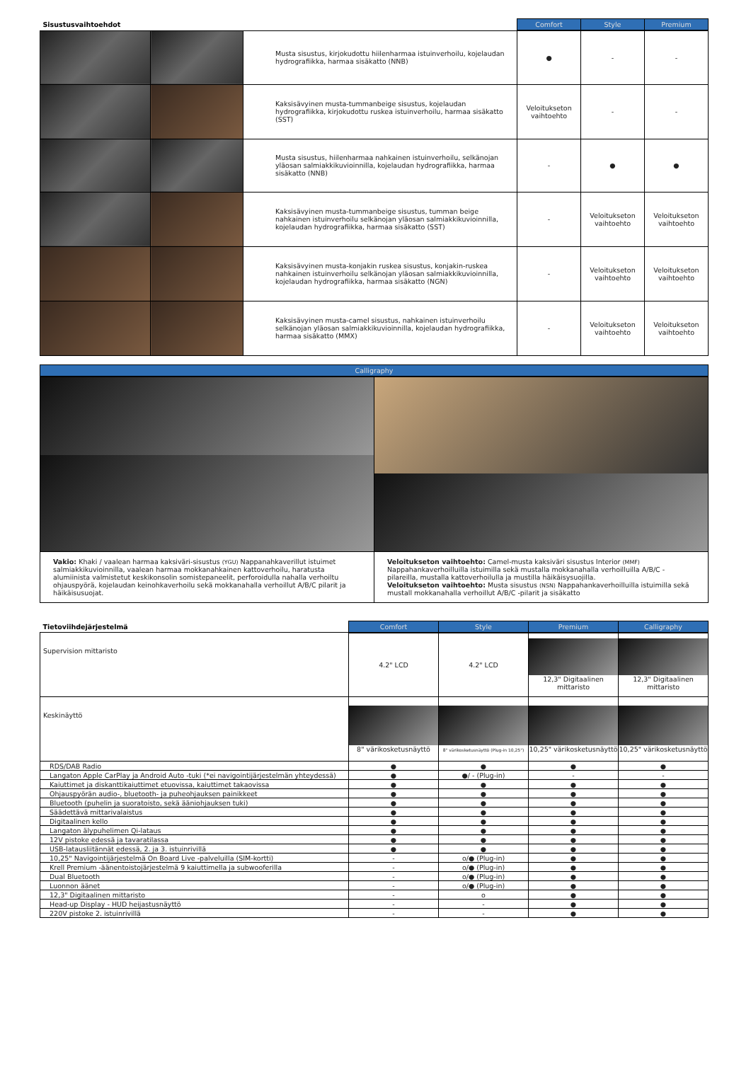| Sisustusvaihtoehdot | | | Comfort | Style | Premium |
| --- | --- | --- | --- | --- | --- |
| | | Musta sisustus, kirjokudottu hiilenharmaa istuinverhoilu, kojelaudan hydrografiikka, harmaa sisäkatto (NNB) | ● | - | - |
| | | Kaksisävyinen musta-tummanbeige sisustus, kojelaudan hydrografiikka, kirjokudottu ruskea istuinverhoilu, harmaa sisäkatto (SST) | Veloitukseton vaihtoehto | - | - |
| | | Musta sisustus, hiilenharmaa nahkainen istuinverhoilu, selkänojan yläosan salmiakkikuvioinnilla, kojelaudan hydrografiikka, harmaa sisäkatto (NNB) | - | ● | ● |
| | | Kaksisävyinen musta-tummanbeige sisustus, tumman beige nahkainen istuinverhoilu selkänojan yläosan salmiakkikuvioinnilla, kojelaudan hydrografiikka, harmaa sisäkatto (SST) | - | Veloitukseton vaihtoehto | Veloitukseton vaihtoehto |
| | | Kaksisävyinen musta-konjakin ruskea sisustus, konjakin-ruskea nahkainen istuinverhoilu selkänojan yläosan salmiakkikuvioinnilla, kojelaudan hydrografiikka, harmaa sisäkatto (NGN) | - | Veloitukseton vaihtoehto | Veloitukseton vaihtoehto |
| | | Kaksisävyinen musta-camel sisustus, nahkainen istuinverhoilu selkänojan yläosan salmiakkikuvioinnilla, kojelaudan hydrografiikka, harmaa sisäkatto (MMX) | - | Veloitukseton vaihtoehto | Veloitukseton vaihtoehto |
| Calligraphy | |
| --- | --- |
| Vakio: Khaki / vaalean harmaa kaksiväri-sisustus (YGU) Nappanahkaverillut istuimet salmiakkikuvioinnilla, vaalean harmaa mokkanahkainen kattoverhoilu, haratusta alumiinista valmistetut keskikonsolin somistepaneelit, perforoidulla nahalla verhoiltu ohjauspyörä, kojelaudan keinohkaverhoilu sekä mokkanahalla verhoillut A/B/C pilarit ja häikäisusuojat. | Veloitukseton vaihtoehto: Camel-musta kaksiväri sisustus Interior (MMF) Nappahankaverhoilluilla istuimilla sekä mustalla mokkanahalla verhoilluilla A/B/C -pilareilla, mustalla kattoverhoilulla ja mustilla häikäisysuojilla. Veloitukseton vaihtoehto: Musta sisustus (NSN) Nappahankaverhoilluilla istuimilla sekä mustall mokkanahalla verhoillut A/B/C -pilarit ja sisäkatto |
| Tietoviihdejärjestelmä | Comfort | Style | Premium | Calligraphy |
| --- | --- | --- | --- | --- |
| Supervision mittaristo | 4.2" LCD | 4.2" LCD | 12,3" Digitaalinen mittaristo | 12,3" Digitaalinen mittaristo |
| Keskinäyttö | 8" värikosketusnäyttö | 8" värikosketusnäyttö (Plug-in 10,25") | 10,25" värikosketusnäyttö | 10,25" värikosketusnäyttö |
| RDS/DAB Radio | ● | ● | ● | ● |
| Langaton Apple CarPlay ja Android Auto -tuki (*ei navigointijärjestelmän yhteydessä) | ● | ●/ - (Plug-in) | - | - |
| Kaiuttimet ja diskanttikaiuttimet etuovissa, kaiuttimet takaovissa | ● | ● | ● | ● |
| Ohjauspyörän audio-, bluetooth- ja puheohjauksen painikkeet | ● | ● | ● | ● |
| Bluetooth (puhelin ja suoratoisto, sekä ääniohjauksen tuki) | ● | ● | ● | ● |
| Säädettävä mittarivalaistus | ● | ● | ● | ● |
| Digitaalinen kello | ● | ● | ● | ● |
| Langaton älypuhelimen Qi-lataus | ● | ● | ● | ● |
| 12V pistoke edessä ja tavaratilassa | ● | ● | ● | ● |
| USB-latausliitännät edessä, 2. ja 3. istuinrivillä | ● | ● | ● | ● |
| 10,25" Navigointijärjestelmä On Board Live -palveluilla (SIM-kortti) | - | o/● (Plug-in) | ● | ● |
| Krell Premium -äänentoistojärjestelmä 9 kaiuttimella ja subwooferilla | - | o/● (Plug-in) | ● | ● |
| Dual Bluetooth | - | o/● (Plug-in) | ● | ● |
| Luonnon äänet | - | o/● (Plug-in) | ● | ● |
| 12,3" Digitaalinen mittaristo | - | o | ● | ● |
| Head-up Display - HUD heijastusnäyttö | - | - | ● | ● |
| 220V pistoke 2. istuinrivillä | - | - | ● | ● |